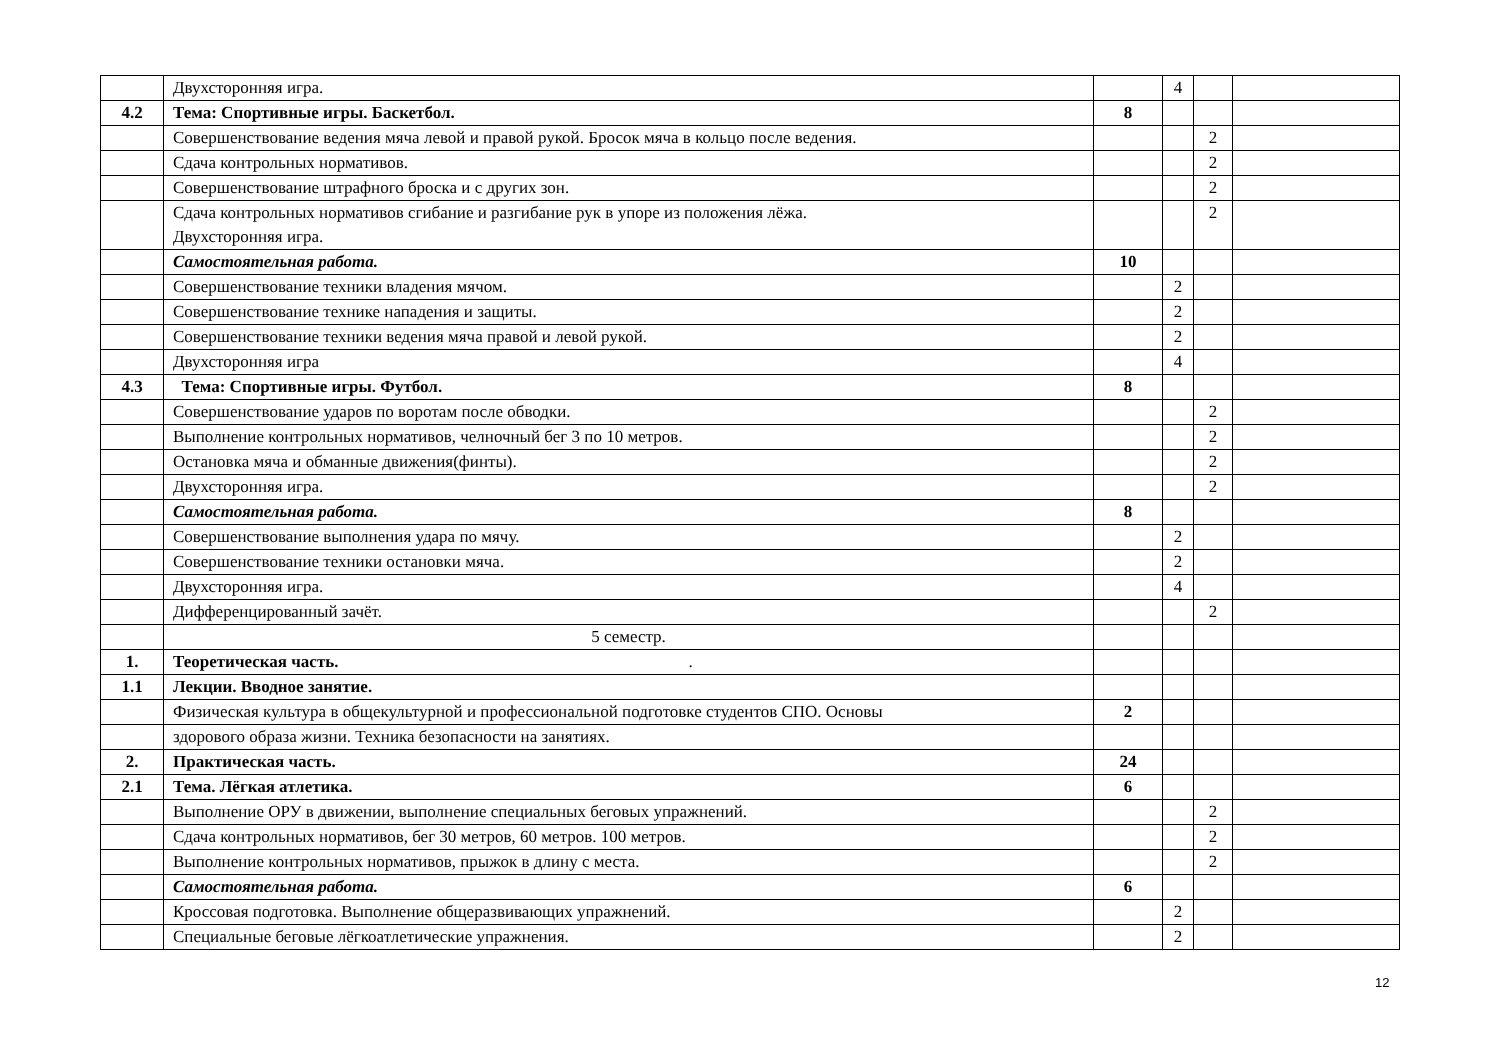| | Двухсторонняя игра. | | 4 | | |
| 4.2 | Тема: Спортивные игры. Баскетбол. | 8 | | | |
| | Совершенствование ведения мяча левой и правой рукой. Бросок мяча в кольцо после ведения. | | | 2 | |
| | Сдача контрольных нормативов. | | | 2 | |
| | Совершенствование штрафного броска и с других зон. | | | 2 | |
| | Сдача контрольных нормативов сгибание и разгибание рук в упоре из положения лёжа. Двухсторонняя игра. | | | 2 | |
| | Самостоятельная работа. | 10 | | | |
| | Совершенствование техники владения мячом. | | 2 | | |
| | Совершенствование технике нападения и защиты. | | 2 | | |
| | Совершенствование техники ведения мяча правой и левой рукой. | | 2 | | |
| | Двухсторонняя игра | | 4 | | |
| 4.3 | Тема: Спортивные игры. Футбол. | 8 | | | |
| | Совершенствование ударов по воротам после обводки. | | | 2 | |
| | Выполнение контрольных нормативов, челночный бег 3 по 10 метров. | | | 2 | |
| | Остановка мяча и обманные движения(финты). | | | 2 | |
| | Двухсторонняя игра. | | | 2 | |
| | Самостоятельная работа. | 8 | | | |
| | Совершенствование выполнения удара по мячу. | | 2 | | |
| | Совершенствование техники остановки мяча. | | 2 | | |
| | Двухсторонняя игра. | | 4 | | |
| | Дифференцированный зачёт. | | | 2 | |
| | 5 семестр. | | | | |
| 1. | Теоретическая часть. . | | | | |
| 1.1 | Лекции. Вводное занятие. | | | | |
| | Физическая культура в общекультурной и профессиональной подготовке студентов СПО. Основы | 2 | | | |
| | здорового образа жизни. Техника безопасности на занятиях. | | | | |
| 2. | Практическая часть. | 24 | | | |
| 2.1 | Тема. Лёгкая атлетика. | 6 | | | |
| | Выполнение ОРУ в движении, выполнение специальных беговых упражнений. | | | 2 | |
| | Сдача контрольных нормативов, бег 30 метров, 60 метров. 100 метров. | | | 2 | |
| | Выполнение контрольных нормативов, прыжок в длину с места. | | | 2 | |
| | Самостоятельная работа. | 6 | | | |
| | Кроссовая подготовка. Выполнение общеразвивающих упражнений. | | 2 | | |
| | Специальные беговые лёгкоатлетические упражнения. | | 2 | | |
12